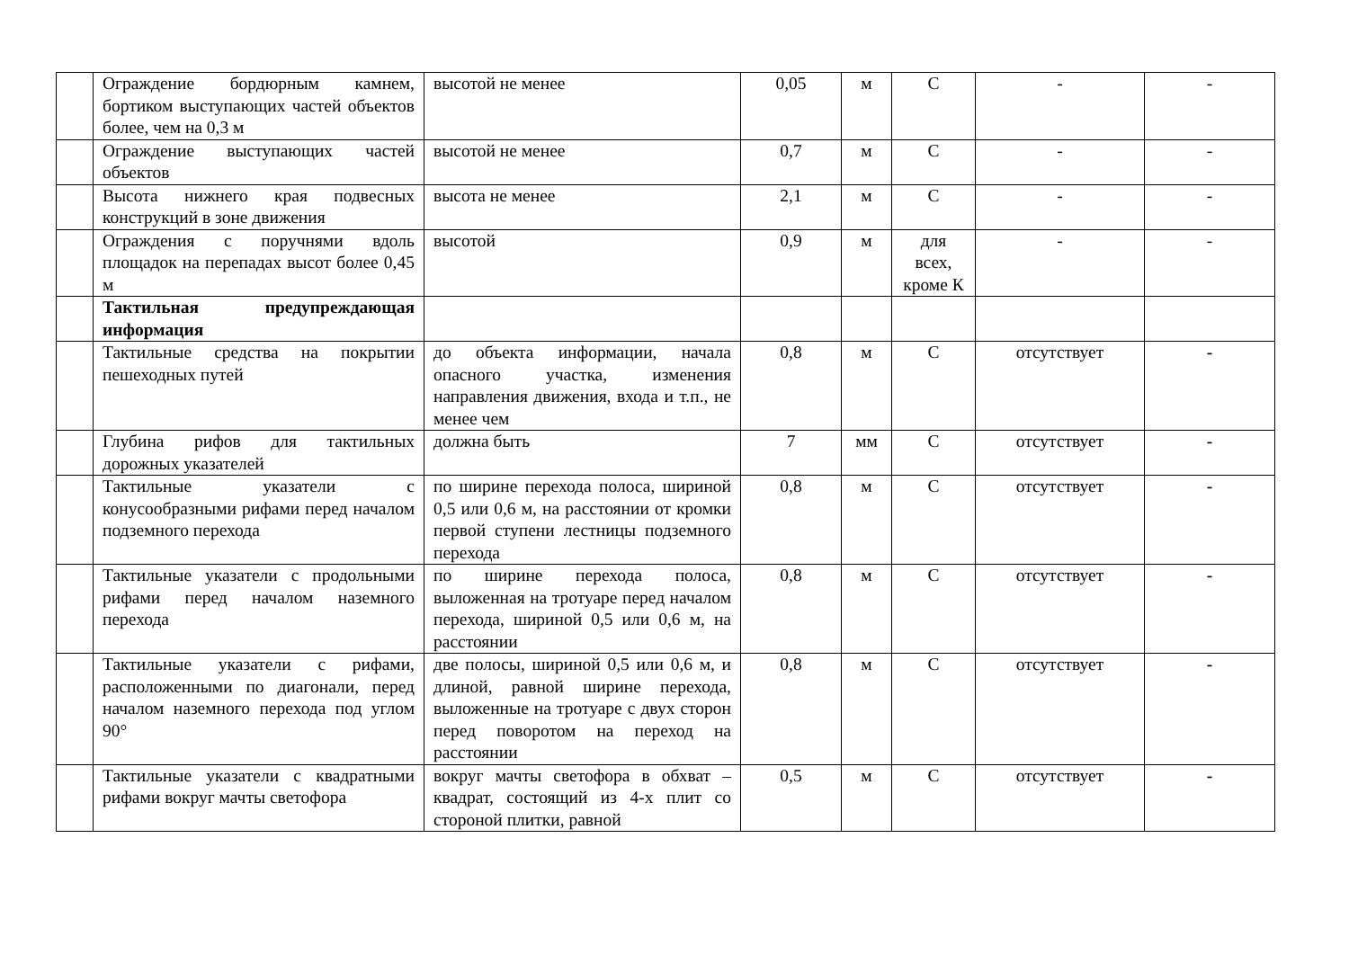| | Ограждение бордюрным камнем, бортиком выступающих частей объектов более, чем на 0,3 м | высотой не менее | 0,05 | м | С | - | - |
| | Ограждение выступающих частей объектов | высотой не менее | 0,7 | м | С | - | - |
| | Высота нижнего края подвесных конструкций в зоне движения | высота не менее | 2,1 | м | С | - | - |
| | Ограждения с поручнями вдоль площадок на перепадах высот более 0,45 м | высотой | 0,9 | м | для всех, кроме К | - | - |
| | Тактильная предупреждающая информация | | | | | | |
| | Тактильные средства на покрытии пешеходных путей | до объекта информации, начала опасного участка, изменения направления движения, входа и т.п., не менее чем | 0,8 | м | С | отсутствует | - |
| | Глубина рифов для тактильных дорожных указателей | должна быть | 7 | мм | С | отсутствует | - |
| | Тактильные указатели с конусообразными рифами перед началом подземного перехода | по ширине перехода полоса, шириной 0,5 или 0,6 м, на расстоянии от кромки первой ступени лестницы подземного перехода | 0,8 | м | С | отсутствует | - |
| | Тактильные указатели с продольными рифами перед началом наземного перехода | по ширине перехода полоса, выложенная на тротуаре перед началом перехода, шириной 0,5 или 0,6 м, на расстоянии | 0,8 | м | С | отсутствует | - |
| | Тактильные указатели с рифами, расположенными по диагонали, перед началом наземного перехода под углом 90° | две полосы, шириной 0,5 или 0,6 м, и длиной, равной ширине перехода, выложенные на тротуаре с двух сторон перед поворотом на переход на расстоянии | 0,8 | м | С | отсутствует | - |
| | Тактильные указатели с квадратными рифами вокруг мачты светофора | вокруг мачты светофора в обхват – квадрат, состоящий из 4-х плит со стороной плитки, равной | 0,5 | м | С | отсутствует | - |